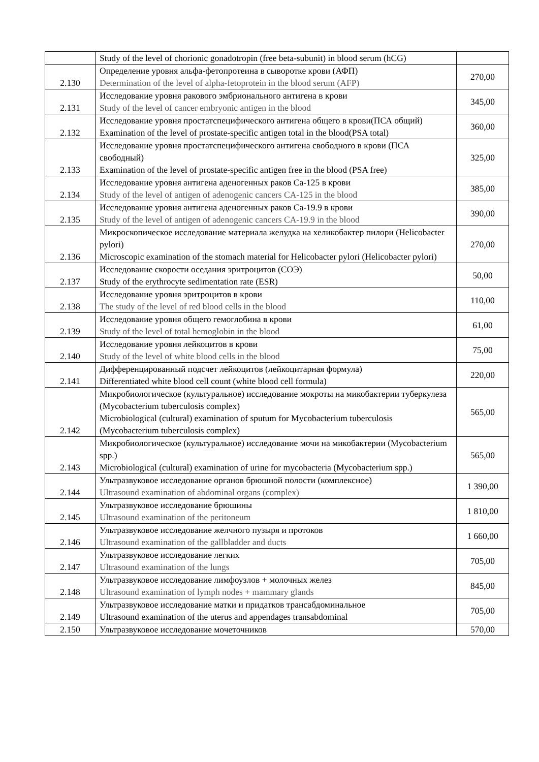| | Study of the level of chorionic gonadotropin (free beta-subunit) in blood serum (hCG) | |
| 2.130 | Определение уровня альфа-фетопротеина в сыворотке крови (АФП) Determination of the level of alpha-fetoprotein in the blood serum (AFP) | 270,00 |
| 2.131 | Исследование уровня ракового эмбрионального антигена в крови Study of the level of cancer embryonic antigen in the blood | 345,00 |
| 2.132 | Исследование уровня простатспецифического антигена общего в крови(ПСА общий) Examination of the level of prostate-specific antigen total in the blood(PSA total) | 360,00 |
| 2.133 | Исследование уровня простатспецифического антигена свободного в крови (ПСА свободный) Examination of the level of prostate-specific antigen free in the blood (PSA free) | 325,00 |
| 2.134 | Исследование уровня антигена аденогенных раков Са-125 в крови Study of the level of antigen of adenogenic cancers CA-125 in the blood | 385,00 |
| 2.135 | Исследование уровня антигена аденогенных раков Са-19.9 в крови Study of the level of antigen of adenogenic cancers CA-19.9 in the blood | 390,00 |
| 2.136 | Микроскопическое исследование материала желудка на хеликобактер пилори (Helicobacter pylori) Microscopic examination of the stomach material for Helicobacter pylori (Helicobacter pylori) | 270,00 |
| 2.137 | Исследование скорости оседания эритроцитов (СОЭ) Study of the erythrocyte sedimentation rate (ESR) | 50,00 |
| 2.138 | Исследование уровня эритроцитов в крови The study of the level of red blood cells in the blood | 110,00 |
| 2.139 | Исследование уровня общего гемоглобина в крови Study of the level of total hemoglobin in the blood | 61,00 |
| 2.140 | Исследование уровня лейкоцитов в крови Study of the level of white blood cells in the blood | 75,00 |
| 2.141 | Дифференцированный подсчет лейкоцитов (лейкоцитарная формула) Differentiated white blood cell count (white blood cell formula) | 220,00 |
| 2.142 | Микробиологическое (культуральное) исследование мокроты на микобактерии туберкулеза (Mycobacterium tuberculosis complex) Microbiological (cultural) examination of sputum for Mycobacterium tuberculosis (Mycobacterium tuberculosis complex) | 565,00 |
| 2.143 | Микробиологическое (культуральное) исследование мочи на микобактерии (Mycobacterium spp.) Microbiological (cultural) examination of urine for mycobacteria (Mycobacterium spp.) | 565,00 |
| 2.144 | Ультразвуковое исследование органов брюшной полости (комплексное) Ultrasound examination of abdominal organs (complex) | 1 390,00 |
| 2.145 | Ультразвуковое исследование брюшины Ultrasound examination of the peritoneum | 1 810,00 |
| 2.146 | Ультразвуковое исследование желчного пузыря и протоков Ultrasound examination of the gallbladder and ducts | 1 660,00 |
| 2.147 | Ультразвуковое исследование легких Ultrasound examination of the lungs | 705,00 |
| 2.148 | Ультразвуковое исследование лимфоузлов + молочных желез Ultrasound examination of lymph nodes + mammary glands | 845,00 |
| 2.149 | Ультразвуковое исследование матки и придатков трансабдоминальное Ultrasound examination of the uterus and appendages transabdominal | 705,00 |
| 2.150 | Ультразвуковое исследование мочеточников | 570,00 |